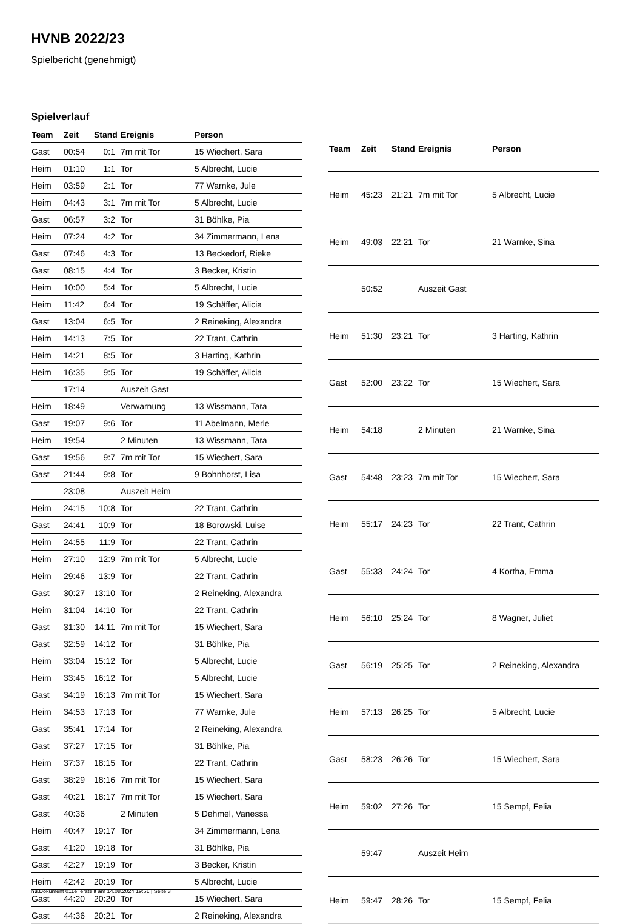HVNB 2022/23
Spielbericht (genehmigt)
Spielverlauf
| Team | Zeit | Stand | Ereignis | Person |
| --- | --- | --- | --- | --- |
| Gast | 00:54 | 0:1 | 7m mit Tor | 15 Wiechert, Sara |
| Heim | 01:10 | 1:1 | Tor | 5 Albrecht, Lucie |
| Heim | 03:59 | 2:1 | Tor | 77 Warnke, Jule |
| Heim | 04:43 | 3:1 | 7m mit Tor | 5 Albrecht, Lucie |
| Gast | 06:57 | 3:2 | Tor | 31 Böhlke, Pia |
| Heim | 07:24 | 4:2 | Tor | 34 Zimmermann, Lena |
| Gast | 07:46 | 4:3 | Tor | 13 Beckedorf, Rieke |
| Gast | 08:15 | 4:4 | Tor | 3 Becker, Kristin |
| Heim | 10:00 | 5:4 | Tor | 5 Albrecht, Lucie |
| Heim | 11:42 | 6:4 | Tor | 19 Schäffer, Alicia |
| Gast | 13:04 | 6:5 | Tor | 2 Reineking, Alexandra |
| Heim | 14:13 | 7:5 | Tor | 22 Trant, Cathrin |
| Heim | 14:21 | 8:5 | Tor | 3 Harting, Kathrin |
| Heim | 16:35 | 9:5 | Tor | 19 Schäffer, Alicia |
| | 17:14 | | Auszeit Gast | |
| Heim | 18:49 | | Verwarnung | 13 Wissmann, Tara |
| Gast | 19:07 | 9:6 | Tor | 11 Abelmann, Merle |
| Heim | 19:54 | | 2 Minuten | 13 Wissmann, Tara |
| Gast | 19:56 | 9:7 | 7m mit Tor | 15 Wiechert, Sara |
| Gast | 21:44 | 9:8 | Tor | 9 Bohnhorst, Lisa |
| | 23:08 | | Auszeit Heim | |
| Heim | 24:15 | 10:8 | Tor | 22 Trant, Cathrin |
| Gast | 24:41 | 10:9 | Tor | 18 Borowski, Luise |
| Heim | 24:55 | 11:9 | Tor | 22 Trant, Cathrin |
| Heim | 27:10 | 12:9 | 7m mit Tor | 5 Albrecht, Lucie |
| Heim | 29:46 | 13:9 | Tor | 22 Trant, Cathrin |
| Gast | 30:27 | 13:10 | Tor | 2 Reineking, Alexandra |
| Heim | 31:04 | 14:10 | Tor | 22 Trant, Cathrin |
| Gast | 31:30 | 14:11 | 7m mit Tor | 15 Wiechert, Sara |
| Gast | 32:59 | 14:12 | Tor | 31 Böhlke, Pia |
| Heim | 33:04 | 15:12 | Tor | 5 Albrecht, Lucie |
| Heim | 33:45 | 16:12 | Tor | 5 Albrecht, Lucie |
| Gast | 34:19 | 16:13 | 7m mit Tor | 15 Wiechert, Sara |
| Heim | 34:53 | 17:13 | Tor | 77 Warnke, Jule |
| Gast | 35:41 | 17:14 | Tor | 2 Reineking, Alexandra |
| Gast | 37:27 | 17:15 | Tor | 31 Böhlke, Pia |
| Heim | 37:37 | 18:15 | Tor | 22 Trant, Cathrin |
| Gast | 38:29 | 18:16 | 7m mit Tor | 15 Wiechert, Sara |
| Gast | 40:21 | 18:17 | 7m mit Tor | 15 Wiechert, Sara |
| Gast | 40:36 | | 2 Minuten | 5 Dehmel, Vanessa |
| Heim | 40:47 | 19:17 | Tor | 34 Zimmermann, Lena |
| Gast | 41:20 | 19:18 | Tor | 31 Böhlke, Pia |
| Gast | 42:27 | 19:19 | Tor | 3 Becker, Kristin |
| Heim | 42:42 | 20:19 | Tor | 5 Albrecht, Lucie |
| Gast | 44:20 | 20:20 | Tor | 15 Wiechert, Sara |
| Gast | 44:36 | 20:21 | Tor | 2 Reineking, Alexandra |
| Team | Zeit | Stand | Ereignis | Person |
| --- | --- | --- | --- | --- |
| Heim | 45:23 | 21:21 | 7m mit Tor | 5 Albrecht, Lucie |
| Heim | 49:03 | 22:21 | Tor | 21 Warnke, Sina |
| | 50:52 | | Auszeit Gast | |
| Heim | 51:30 | 23:21 | Tor | 3 Harting, Kathrin |
| Gast | 52:00 | 23:22 | Tor | 15 Wiechert, Sara |
| Heim | 54:18 | | 2 Minuten | 21 Warnke, Sina |
| Gast | 54:48 | 23:23 | 7m mit Tor | 15 Wiechert, Sara |
| Heim | 55:17 | 24:23 | Tor | 22 Trant, Cathrin |
| Gast | 55:33 | 24:24 | Tor | 4 Kortha, Emma |
| Heim | 56:10 | 25:24 | Tor | 8 Wagner, Juliet |
| Gast | 56:19 | 25:25 | Tor | 2 Reineking, Alexandra |
| Heim | 57:13 | 26:25 | Tor | 5 Albrecht, Lucie |
| Gast | 58:23 | 26:26 | Tor | 15 Wiechert, Sara |
| Heim | 59:02 | 27:26 | Tor | 15 Sempf, Felia |
| | 59:47 | | Auszeit Heim | |
| Heim | 59:47 | 28:26 | Tor | 15 Sempf, Felia |
nu.Dokument 011e, erstellt am 14.08.2024 19:51 | Seite 3